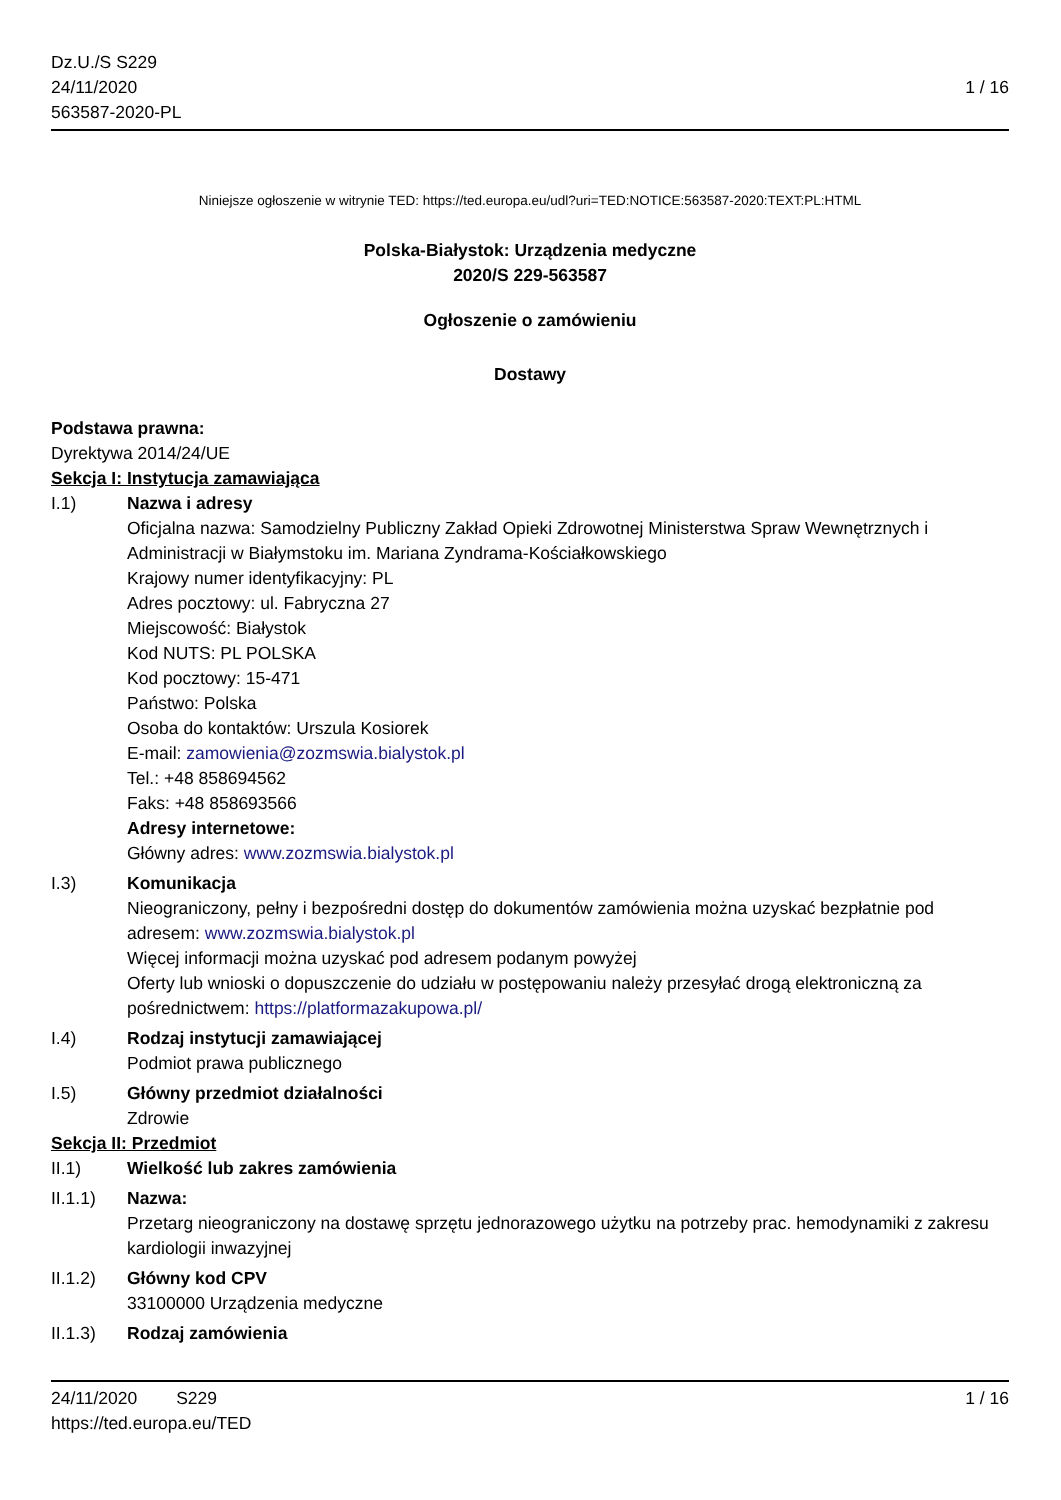Dz.U./S S229
24/11/2020
563587-2020-PL
1 / 16
Niniejsze ogłoszenie w witrynie TED: https://ted.europa.eu/udl?uri=TED:NOTICE:563587-2020:TEXT:PL:HTML
Polska-Białystok: Urządzenia medyczne
2020/S 229-563587
Ogłoszenie o zamówieniu
Dostawy
Podstawa prawna:
Dyrektywa 2014/24/UE
Sekcja I: Instytucja zamawiająca
I.1) Nazwa i adresy
Oficjalna nazwa: Samodzielny Publiczny Zakład Opieki Zdrowotnej Ministerstwa Spraw Wewnętrznych i Administracji w Białymstoku im. Mariana Zyndrama-Kościałkowskiego
Krajowy numer identyfikacyjny: PL
Adres pocztowy: ul. Fabryczna 27
Miejscowość: Białystok
Kod NUTS: PL POLSKA
Kod pocztowy: 15-471
Państwo: Polska
Osoba do kontaktów: Urszula Kosiorek
E-mail: zamowienia@zozmswia.bialystok.pl
Tel.: +48 858694562
Faks: +48 858693566
Adresy internetowe:
Główny adres: www.zozmswia.bialystok.pl
I.3) Komunikacja
Nieograniczony, pełny i bezpośredni dostęp do dokumentów zamówienia można uzyskać bezpłatnie pod adresem: www.zozmswia.bialystok.pl
Więcej informacji można uzyskać pod adresem podanym powyżej
Oferty lub wnioski o dopuszczenie do udziału w postępowaniu należy przesyłać drogą elektroniczną za pośrednictwem: https://platformazakupowa.pl/
I.4) Rodzaj instytucji zamawiającej
Podmiot prawa publicznego
I.5) Główny przedmiot działalności
Zdrowie
Sekcja II: Przedmiot
II.1) Wielkość lub zakres zamówienia
II.1.1) Nazwa:
Przetarg nieograniczony na dostawę sprzętu jednorazowego użytku na potrzeby prac. hemodynamiki z zakresu kardiologii inwazyjnej
II.1.2) Główny kod CPV
33100000 Urządzenia medyczne
II.1.3) Rodzaj zamówienia
24/11/2020 S229 1 / 16
https://ted.europa.eu/TED